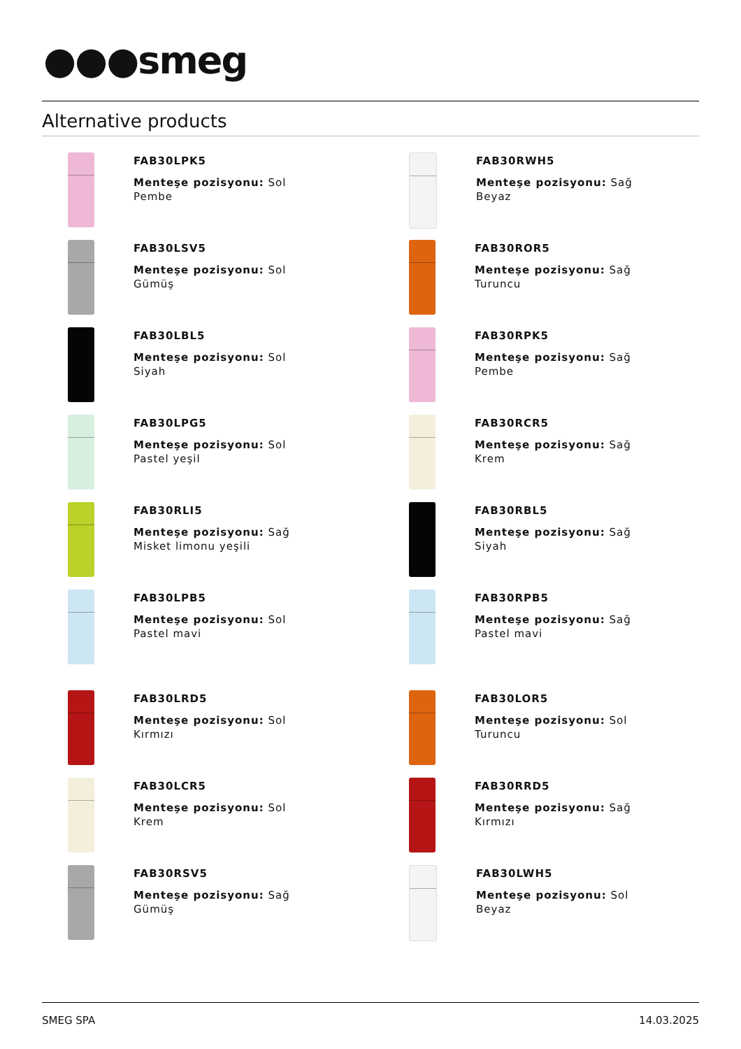●●●smeg
Alternative products
FAB30LPK5
Menteşe pozisyonu: Sol
Pembe
FAB30RWH5
Menteşe pozisyonu: Sağ
Beyaz
FAB30LSV5
Menteşe pozisyonu: Sol
Gümüş
FAB30ROR5
Menteşe pozisyonu: Sağ
Turuncu
FAB30LBL5
Menteşe pozisyonu: Sol
Siyah
FAB30RPK5
Menteşe pozisyonu: Sağ
Pembe
FAB30LPG5
Menteşe pozisyonu: Sol
Pastel yeşil
FAB30RCR5
Menteşe pozisyonu: Sağ
Krem
FAB30RLI5
Menteşe pozisyonu: Sağ
Misket limonu yeşili
FAB30RBL5
Menteşe pozisyonu: Sağ
Siyah
FAB30LPB5
Menteşe pozisyonu: Sol
Pastel mavi
FAB30RPB5
Menteşe pozisyonu: Sağ
Pastel mavi
FAB30LRD5
Menteşe pozisyonu: Sol
Kırmızı
FAB30LOR5
Menteşe pozisyonu: Sol
Turuncu
FAB30LCR5
Menteşe pozisyonu: Sol
Krem
FAB30RRD5
Menteşe pozisyonu: Sağ
Kırmızı
FAB30RSV5
Menteşe pozisyonu: Sağ
Gümüş
FAB30LWH5
Menteşe pozisyonu: Sol
Beyaz
SMEG SPA 14.03.2025